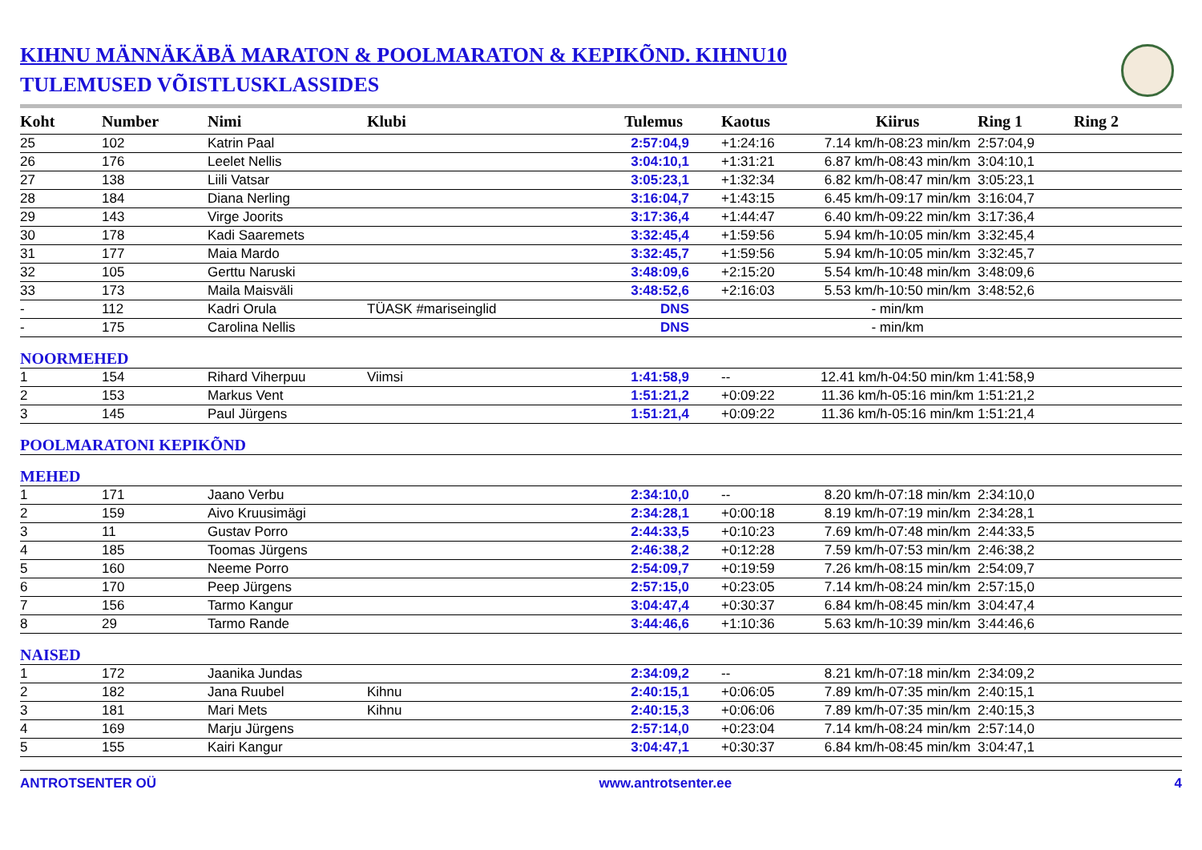KIHNU MÄNNÄKÄBÄ MARATON & POOLMARATON & KEPIKÕND. KIHNU10
TULEMUSED VÕISTLUSKLASSIDES
| Koht | Number | Nimi | Klubi | Tulemus | Kaotus | Kiirus | Ring 1 | Ring 2 |
| --- | --- | --- | --- | --- | --- | --- | --- | --- |
| 25 | 102 | Katrin Paal | | 2:57:04,9 | +1:24:16 | 7.14 km/h-08:23 min/km | 2:57:04,9 | |
| 26 | 176 | Leelet Nellis | | 3:04:10,1 | +1:31:21 | 6.87 km/h-08:43 min/km | 3:04:10,1 | |
| 27 | 138 | Liili Vatsar | | 3:05:23,1 | +1:32:34 | 6.82 km/h-08:47 min/km | 3:05:23,1 | |
| 28 | 184 | Diana Nerling | | 3:16:04,7 | +1:43:15 | 6.45 km/h-09:17 min/km | 3:16:04,7 | |
| 29 | 143 | Virge Joorits | | 3:17:36,4 | +1:44:47 | 6.40 km/h-09:22 min/km | 3:17:36,4 | |
| 30 | 178 | Kadi Saaremets | | 3:32:45,4 | +1:59:56 | 5.94 km/h-10:05 min/km | 3:32:45,4 | |
| 31 | 177 | Maia Mardo | | 3:32:45,7 | +1:59:56 | 5.94 km/h-10:05 min/km | 3:32:45,7 | |
| 32 | 105 | Gerttu Naruski | | 3:48:09,6 | +2:15:20 | 5.54 km/h-10:48 min/km | 3:48:09,6 | |
| 33 | 173 | Maila Maisväli | | 3:48:52,6 | +2:16:03 | 5.53 km/h-10:50 min/km | 3:48:52,6 | |
| - | 112 | Kadri Orula | TÜASK #mariseinglid | DNS | | - min/km | | |
| - | 175 | Carolina Nellis | | DNS | | - min/km | | |
| NOORMEHED | | | | | | | | |
| 1 | 154 | Rihard Viherpuu | Viimsi | 1:41:58,9 | -- | 12.41 km/h-04:50 min/km | 1:41:58,9 | |
| 2 | 153 | Markus Vent | | 1:51:21,2 | +0:09:22 | 11.36 km/h-05:16 min/km | 1:51:21,2 | |
| 3 | 145 | Paul Jürgens | | 1:51:21,4 | +0:09:22 | 11.36 km/h-05:16 min/km | 1:51:21,4 | |
| POOLMARATONI KEPIKÕND | | | | | | | | |
| MEHED | | | | | | | | |
| 1 | 171 | Jaano Verbu | | 2:34:10,0 | -- | 8.20 km/h-07:18 min/km | 2:34:10,0 | |
| 2 | 159 | Aivo Kruusimägi | | 2:34:28,1 | +0:00:18 | 8.19 km/h-07:19 min/km | 2:34:28,1 | |
| 3 | 11 | Gustav Porro | | 2:44:33,5 | +0:10:23 | 7.69 km/h-07:48 min/km | 2:44:33,5 | |
| 4 | 185 | Toomas Jürgens | | 2:46:38,2 | +0:12:28 | 7.59 km/h-07:53 min/km | 2:46:38,2 | |
| 5 | 160 | Neeme Porro | | 2:54:09,7 | +0:19:59 | 7.26 km/h-08:15 min/km | 2:54:09,7 | |
| 6 | 170 | Peep Jürgens | | 2:57:15,0 | +0:23:05 | 7.14 km/h-08:24 min/km | 2:57:15,0 | |
| 7 | 156 | Tarmo Kangur | | 3:04:47,4 | +0:30:37 | 6.84 km/h-08:45 min/km | 3:04:47,4 | |
| 8 | 29 | Tarmo Rande | | 3:44:46,6 | +1:10:36 | 5.63 km/h-10:39 min/km | 3:44:46,6 | |
| NAISED | | | | | | | | |
| 1 | 172 | Jaanika Jundas | | 2:34:09,2 | -- | 8.21 km/h-07:18 min/km | 2:34:09,2 | |
| 2 | 182 | Jana Ruubel | Kihnu | 2:40:15,1 | +0:06:05 | 7.89 km/h-07:35 min/km | 2:40:15,1 | |
| 3 | 181 | Mari Mets | Kihnu | 2:40:15,3 | +0:06:06 | 7.89 km/h-07:35 min/km | 2:40:15,3 | |
| 4 | 169 | Marju Jürgens | | 2:57:14,0 | +0:23:04 | 7.14 km/h-08:24 min/km | 2:57:14,0 | |
| 5 | 155 | Kairi Kangur | | 3:04:47,1 | +0:30:37 | 6.84 km/h-08:45 min/km | 3:04:47,1 | |
ANTROTSENTER OÜ www.antrotsenter.ee 4